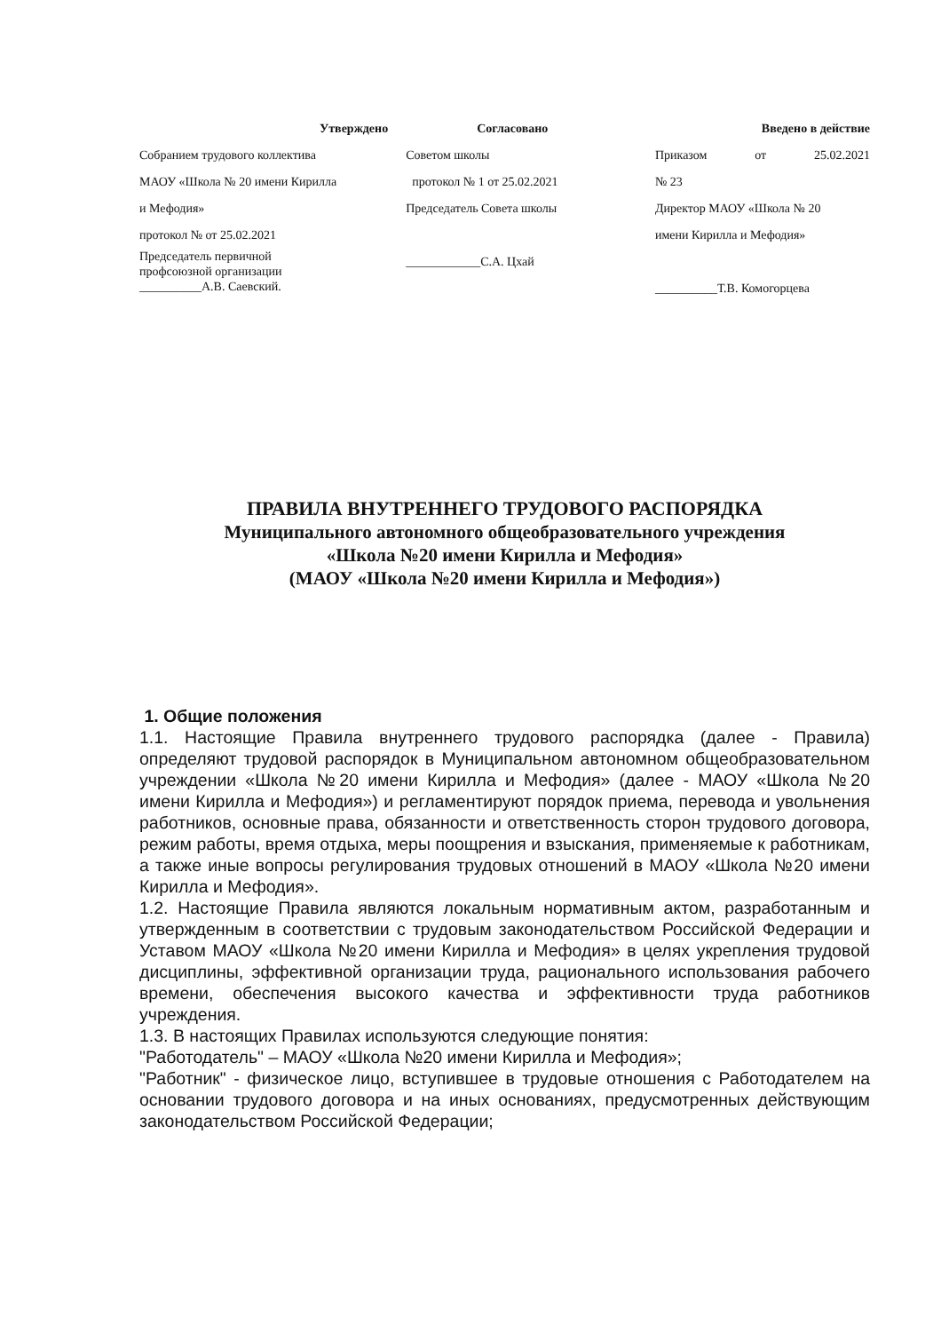Утверждено
Собранием трудового коллектива
МАОУ «Школа № 20 имени Кирилла
и Мефодия»
протокол № от 25.02.2021
Председатель первичной
профсоюзной организации
__________А.В. Саевский.
Согласовано
Советом школы
протокол № 1 от 25.02.2021
Председатель Совета школы
____________С.А. Цхай
Введено в действие
Приказом от 25.02.2021
№ 23
Директор МАОУ «Школа № 20
имени Кирилла и Мефодия»
__________Т.В. Комогорцева
ПРАВИЛА ВНУТРЕННЕГО ТРУДОВОГО РАСПОРЯДКА
Муниципального автономного общеобразовательного учреждения
«Школа №20 имени Кирилла и Мефодия»
(МАОУ «Школа №20 имени Кирилла и Мефодия»)
1. Общие положения
1.1. Настоящие Правила внутреннего трудового распорядка (далее - Правила) определяют трудовой распорядок в Муниципальном автономном общеобразовательном учреждении «Школа №20 имени Кирилла и Мефодия» (далее - МАОУ «Школа №20 имени Кирилла и Мефодия») и регламентируют порядок приема, перевода и увольнения работников, основные права, обязанности и ответственность сторон трудового договора, режим работы, время отдыха, меры поощрения и взыскания, применяемые к работникам, а также иные вопросы регулирования трудовых отношений в МАОУ «Школа №20 имени Кирилла и Мефодия».
1.2. Настоящие Правила являются локальным нормативным актом, разработанным и утвержденным в соответствии с трудовым законодательством Российской Федерации и Уставом МАОУ «Школа №20 имени Кирилла и Мефодия» в целях укрепления трудовой дисциплины, эффективной организации труда, рационального использования рабочего времени, обеспечения высокого качества и эффективности труда работников учреждения.
1.3. В настоящих Правилах используются следующие понятия:
"Работодатель" – МАОУ «Школа №20 имени Кирилла и Мефодия»;
"Работник" - физическое лицо, вступившее в трудовые отношения с Работодателем на основании трудового договора и на иных основаниях, предусмотренных действующим законодательством Российской Федерации;